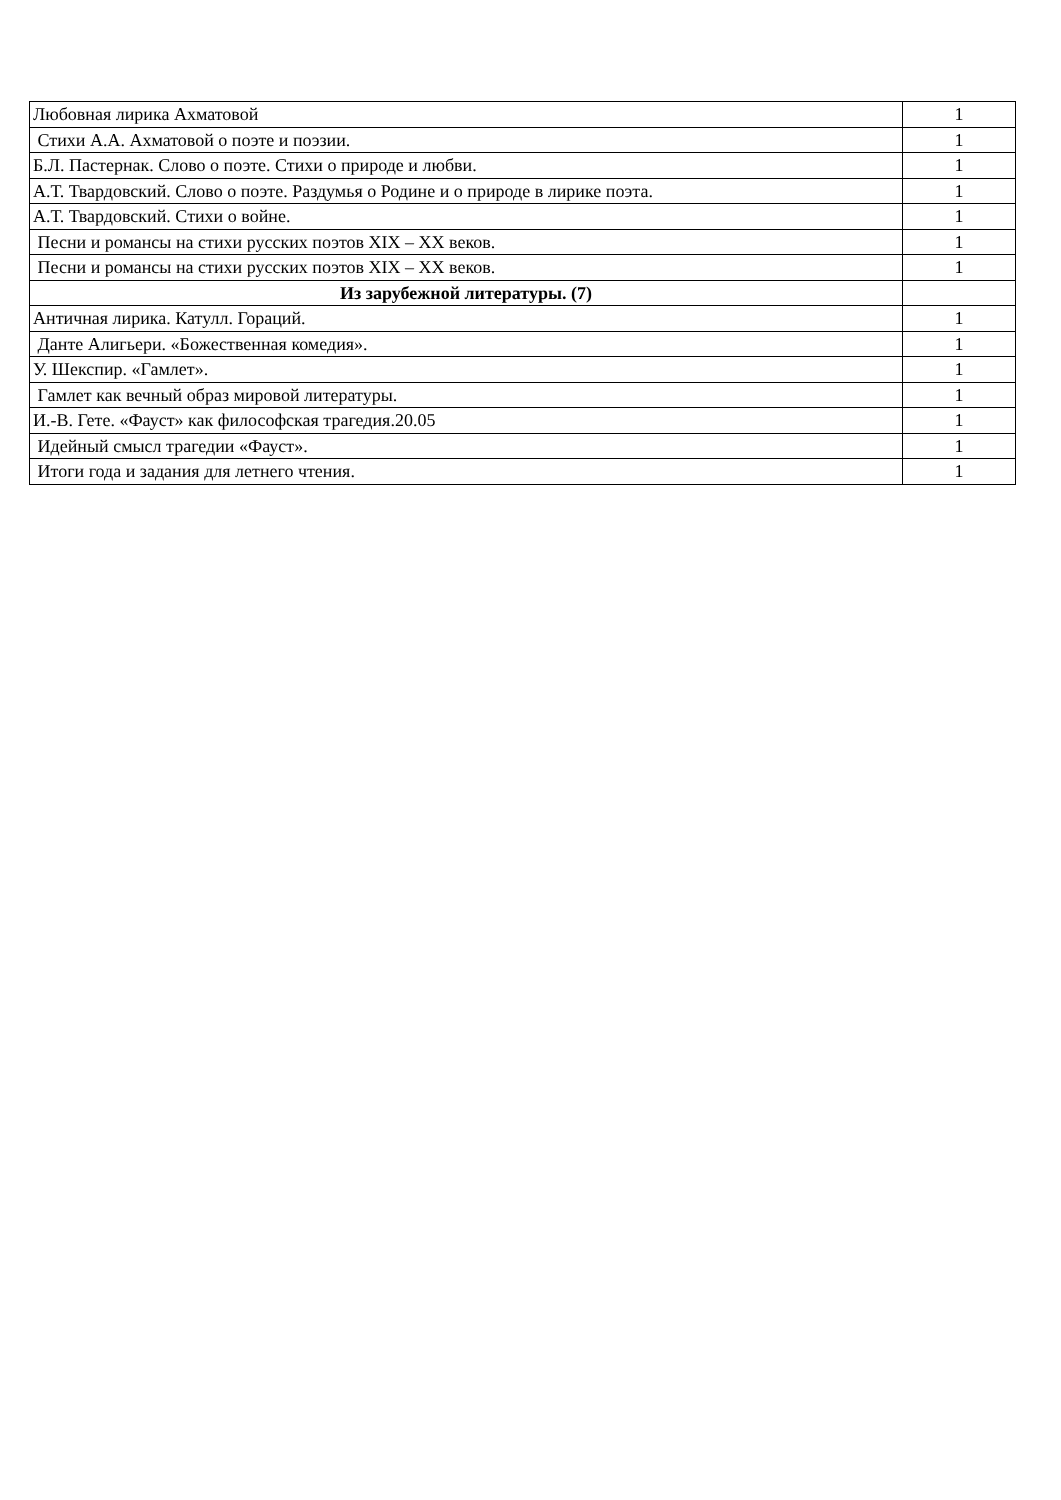| Любовная лирика Ахматовой | 1 |
| Стихи А.А. Ахматовой о поэте и поэзии. | 1 |
| Б.Л. Пастернак. Слово о поэте. Стихи о природе и любви. | 1 |
| А.Т. Твардовский. Слово о поэте. Раздумья о Родине и о природе в лирике поэта. | 1 |
| А.Т. Твардовский. Стихи о войне. | 1 |
| Песни и романсы на стихи русских поэтов XIX – XX веков. | 1 |
| Песни и романсы на стихи русских поэтов XIX – XX веков. | 1 |
| Из зарубежной литературы. (7) | |
| Античная лирика. Катулл. Гораций. | 1 |
| Данте Алигьери. «Божественная комедия». | 1 |
| У. Шекспир. «Гамлет». | 1 |
| Гамлет как вечный образ мировой литературы. | 1 |
| И.-В. Гете. «Фауст» как философская трагедия.20.05 | 1 |
| Идейный смысл трагедии «Фауст». | 1 |
| Итоги года и задания для летнего чтения. | 1 |